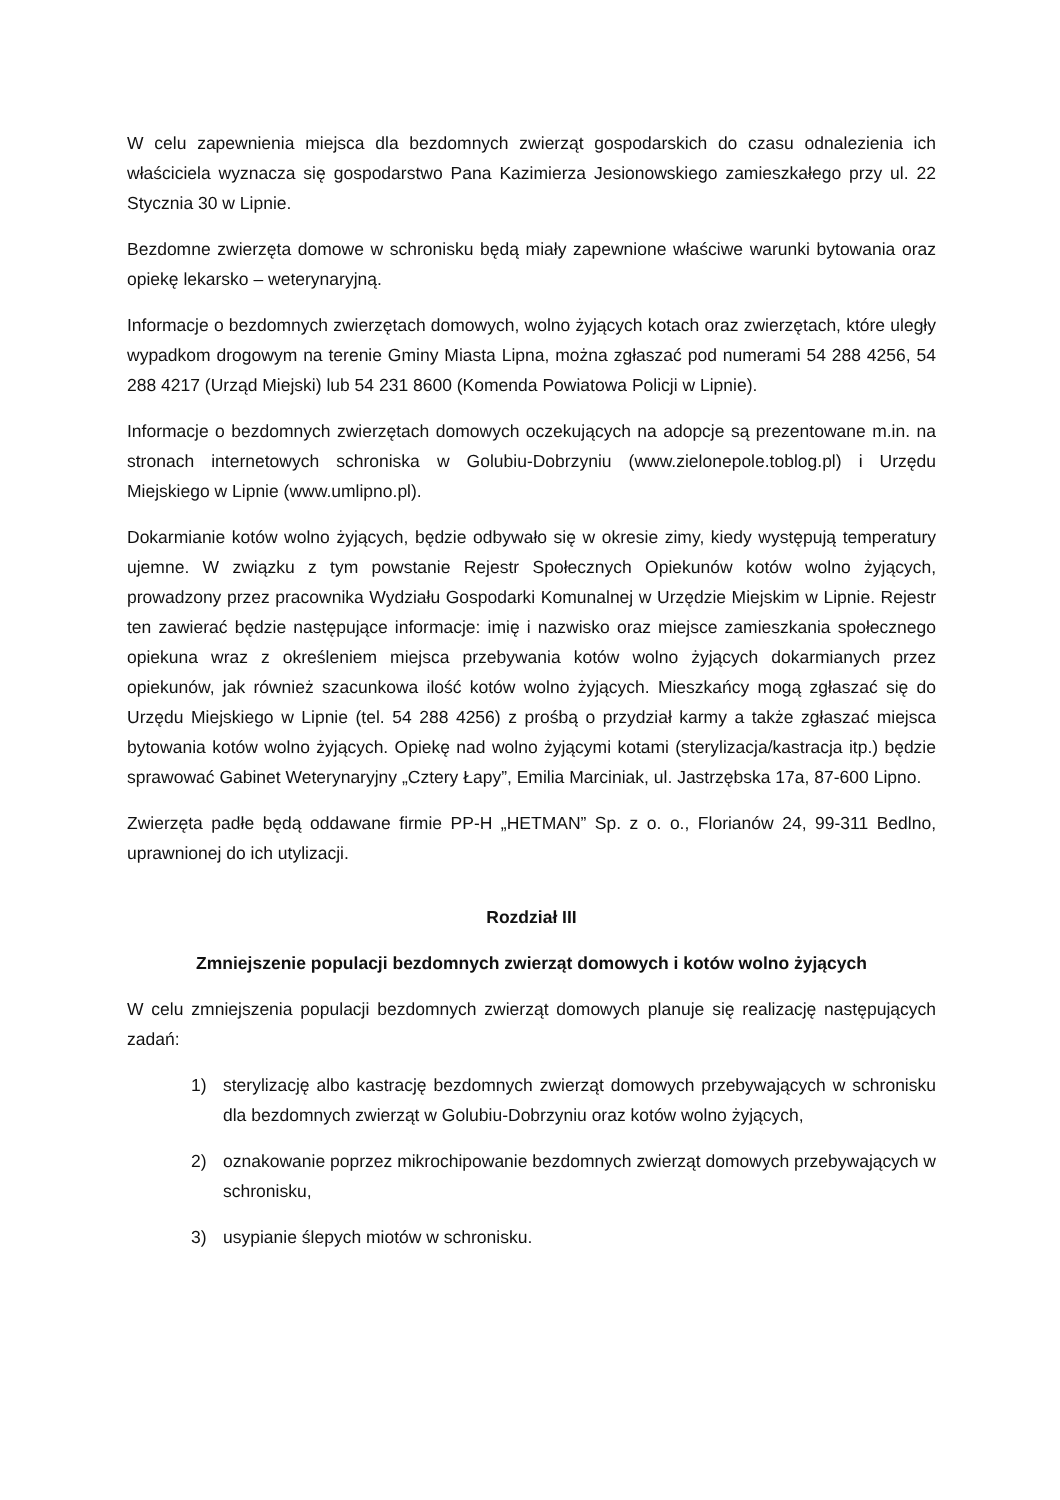W celu zapewnienia miejsca dla bezdomnych zwierząt gospodarskich do czasu odnalezienia ich właściciela wyznacza się gospodarstwo Pana Kazimierza Jesionowskiego zamieszkałego przy ul. 22 Stycznia 30 w Lipnie.
Bezdomne zwierzęta domowe w schronisku będą miały zapewnione właściwe warunki bytowania oraz opiekę lekarsko – weterynaryjną.
Informacje o bezdomnych zwierzętach domowych, wolno żyjących kotach oraz zwierzętach, które uległy wypadkom drogowym na terenie Gminy Miasta Lipna, można zgłaszać pod numerami 54 288 4256, 54 288 4217 (Urząd Miejski) lub 54 231 8600 (Komenda Powiatowa Policji w Lipnie).
Informacje o bezdomnych zwierzętach domowych oczekujących na adopcje są prezentowane m.in. na stronach internetowych schroniska w Golubiu-Dobrzyniu (www.zielonepole.toblog.pl) i Urzędu Miejskiego w Lipnie (www.umlipno.pl).
Dokarmianie kotów wolno żyjących, będzie odbywało się w okresie zimy, kiedy występują temperatury ujemne. W związku z tym powstanie Rejestr Społecznych Opiekunów kotów wolno żyjących, prowadzony przez pracownika Wydziału Gospodarki Komunalnej w Urzędzie Miejskim w Lipnie. Rejestr ten zawierać będzie następujące informacje: imię i nazwisko oraz miejsce zamieszkania społecznego opiekuna wraz z określeniem miejsca przebywania kotów wolno żyjących dokarmianych przez opiekunów, jak również szacunkowa ilość kotów wolno żyjących. Mieszkańcy mogą zgłaszać się do Urzędu Miejskiego w Lipnie (tel. 54 288 4256) z prośbą o przydział karmy a także zgłaszać miejsca bytowania kotów wolno żyjących. Opiekę nad wolno żyjącymi kotami (sterylizacja/kastracja itp.) będzie sprawować Gabinet Weterynaryjny „Cztery Łapy”, Emilia Marciniak, ul. Jastrzębska 17a, 87-600 Lipno.
Zwierzęta padłe będą oddawane firmie PP-H „HETMAN” Sp. z o. o., Florianów 24, 99-311 Bedlno, uprawnionej do ich utylizacji.
Rozdział III
Zmniejszenie populacji bezdomnych zwierząt domowych i kotów wolno żyjących
W celu zmniejszenia populacji bezdomnych zwierząt domowych planuje się realizację następujących zadań:
1) sterylizację albo kastrację bezdomnych zwierząt domowych przebywających w schronisku dla bezdomnych zwierząt w Golubiu-Dobrzyniu oraz kotów wolno żyjących,
2) oznakowanie poprzez mikrochipowanie bezdomnych zwierząt domowych przebywających w schronisku,
3) usypianie ślepych miotów w schronisku.